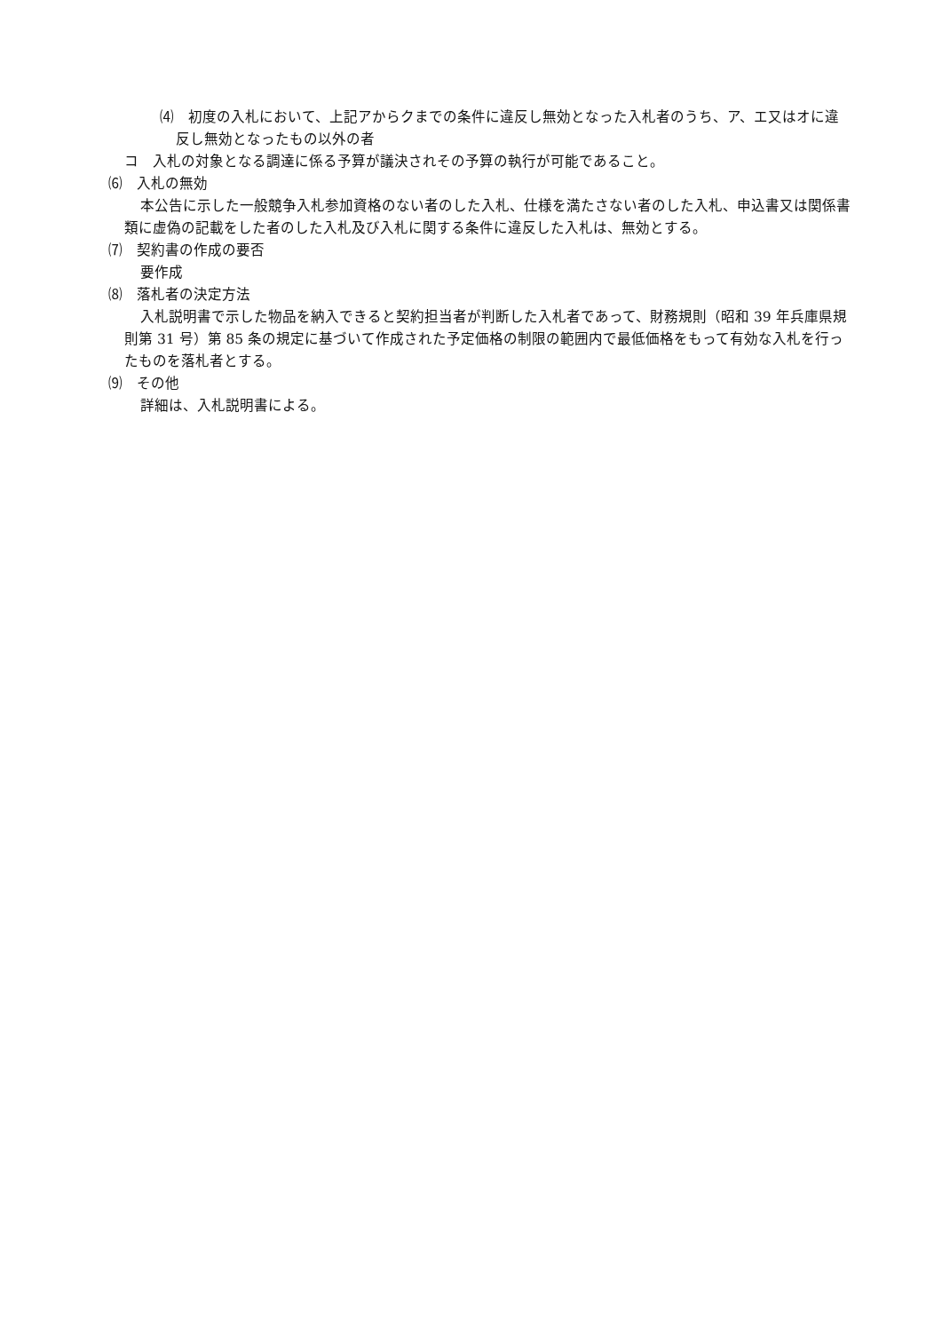⑷　初度の入札において、上記アからクまでの条件に違反し無効となった入札者のうち、ア、エ又はオに違反し無効となったもの以外の者
コ　入札の対象となる調達に係る予算が議決されその予算の執行が可能であること。
⑹　入札の無効
本公告に示した一般競争入札参加資格のない者のした入札、仕様を満たさない者のした入札、申込書又は関係書類に虚偽の記載をした者のした入札及び入札に関する条件に違反した入札は、無効とする。
⑺　契約書の作成の要否
要作成
⑻　落札者の決定方法
入札説明書で示した物品を納入できると契約担当者が判断した入札者であって、財務規則（昭和 39 年兵庫県規則第 31 号）第 85 条の規定に基づいて作成された予定価格の制限の範囲内で最低価格をもって有効な入札を行ったものを落札者とする。
⑼　その他
詳細は、入札説明書による。